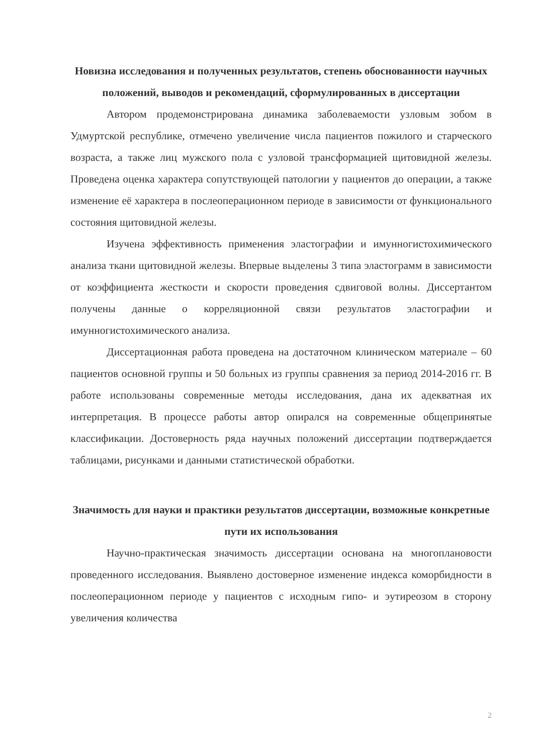Новизна исследования и полученных результатов, степень обоснованности научных положений, выводов и рекомендаций, сформулированных в диссертации
Автором продемонстрирована динамика заболеваемости узловым зобом в Удмуртской республике, отмечено увеличение числа пациентов пожилого и старческого возраста, а также лиц мужского пола с узловой трансформацией щитовидной железы. Проведена оценка характера сопутствующей патологии у пациентов до операции, а также изменение её характера в послеоперационном периоде в зависимости от функционального состояния щитовидной железы.
Изучена эффективность применения эластографии и имунногистохимического анализа ткани щитовидной железы. Впервые выделены 3 типа эластограмм в зависимости от коэффициента жесткости и скорости проведения сдвиговой волны. Диссертантом получены данные о корреляционной связи результатов эластографии и имунногистохимического анализа.
Диссертационная работа проведена на достаточном клиническом материале – 60 пациентов основной группы и 50 больных из группы сравнения за период 2014-2016 гг. В работе использованы современные методы исследования, дана их адекватная их интерпретация. В процессе работы автор опирался на современные общепринятые классификации. Достоверность ряда научных положений диссертации подтверждается таблицами, рисунками и данными статистической обработки.
Значимость для науки и практики результатов диссертации, возможные конкретные пути их использования
Научно-практическая значимость диссертации основана на многоплановости проведенного исследования. Выявлено достоверное изменение индекса коморбидности в послеоперационном периоде у пациентов с исходным гипо- и эутиреозом в сторону увеличения количества
2